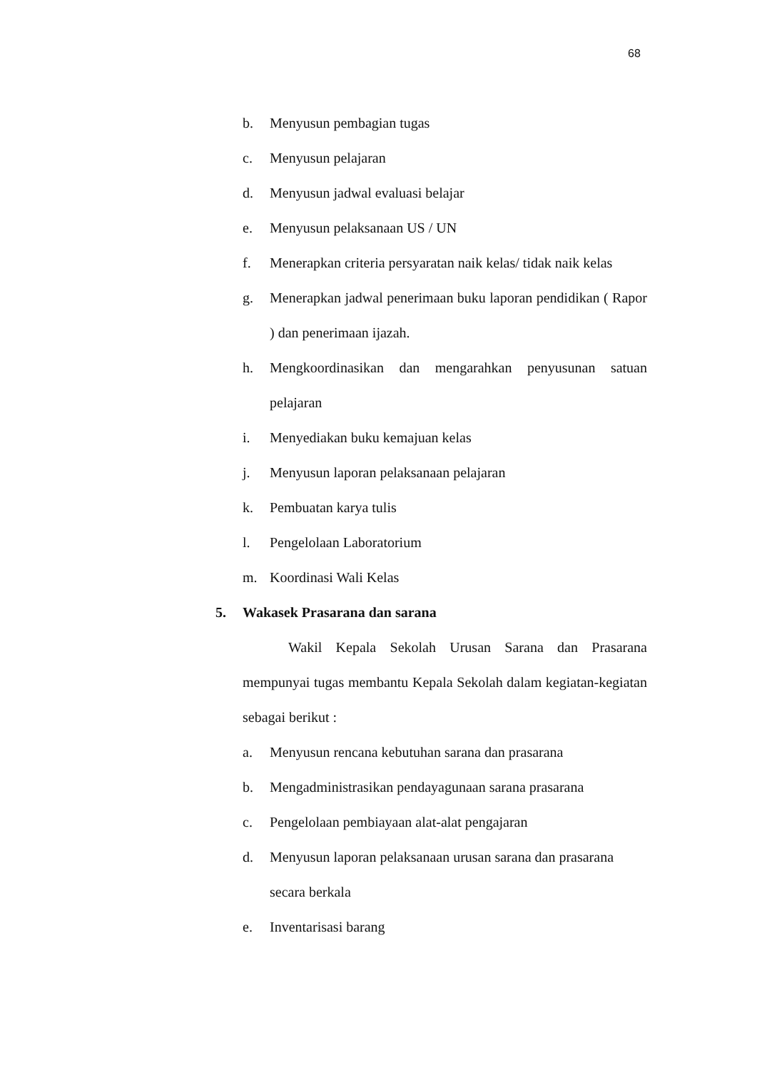68
b. Menyusun pembagian tugas
c. Menyusun pelajaran
d. Menyusun jadwal evaluasi belajar
e. Menyusun pelaksanaan US / UN
f. Menerapkan criteria persyaratan naik kelas/ tidak naik kelas
g. Menerapkan jadwal penerimaan buku laporan pendidikan ( Rapor ) dan penerimaan ijazah.
h. Mengkoordinasikan dan mengarahkan penyusunan satuan pelajaran
i. Menyediakan buku kemajuan kelas
j. Menyusun laporan pelaksanaan pelajaran
k. Pembuatan karya tulis
l. Pengelolaan Laboratorium
m. Koordinasi Wali Kelas
5. Wakasek Prasarana dan sarana
Wakil Kepala Sekolah Urusan Sarana dan Prasarana mempunyai tugas membantu Kepala Sekolah dalam kegiatan-kegiatan sebagai berikut :
a. Menyusun rencana kebutuhan sarana dan prasarana
b. Mengadministrasikan pendayagunaan sarana prasarana
c. Pengelolaan pembiayaan alat-alat pengajaran
d. Menyusun laporan pelaksanaan urusan sarana dan prasarana secara berkala
e. Inventarisasi barang